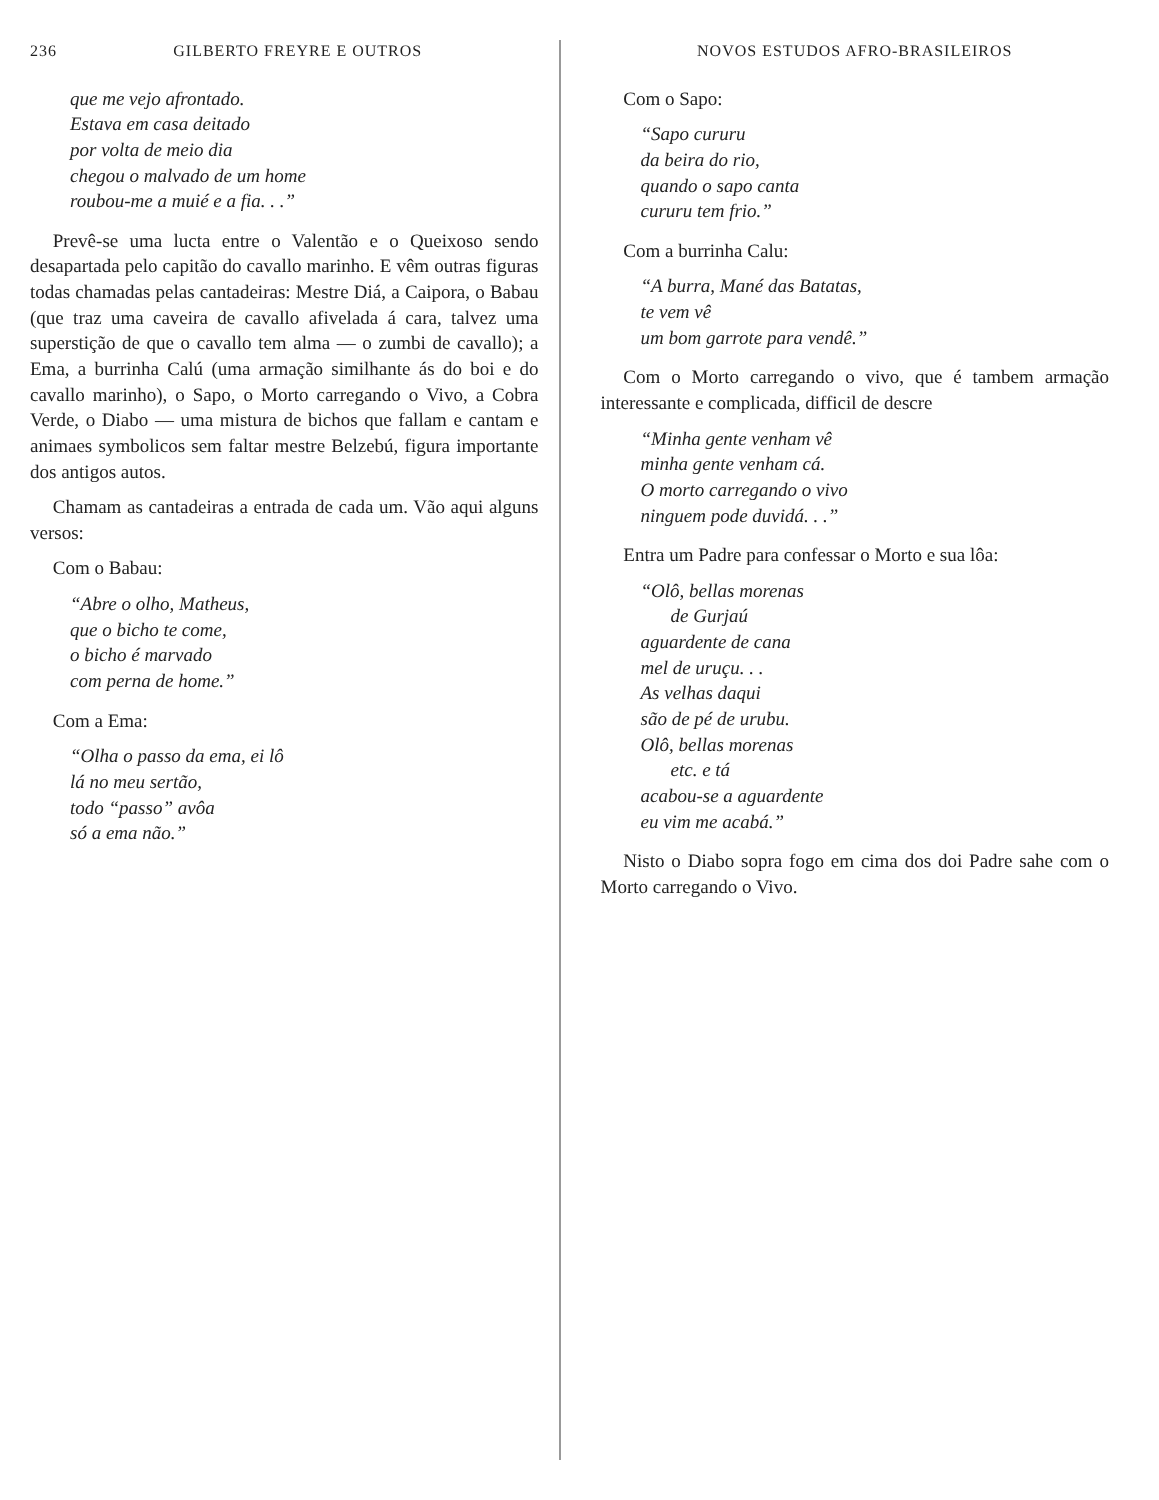236 GILBERTO FREYRE E OUTROS
que me vejo afrontado.
Estava em casa deitado
por volta de meio dia
chegou o malvado de um home
roubou-me a muié e a fia. . .”
Prevê-se uma lucta entre o Valentão e o Queixoso sendo desapartada pelo capitão do cavallo marinho. E vêm outras figuras todas chamadas pelas cantadeiras: Mestre Diá, a Caipora, o Babau (que traz uma caveira de cavallo afivelada á cara, talvez uma superstição de que o cavallo tem alma — o zumbi de cavallo); a Ema, a burrinha Calú (uma armação similhante ás do boi e do cavallo marinho), o Sapo, o Morto carregando o Vivo, a Cobra Verde, o Diabo — uma mistura de bichos que fallam e cantam e animaes symbolicos sem faltar mestre Belzebú, figura importante dos antigos autos.
Chamam as cantadeiras a entrada de cada um. Vão aqui alguns versos:
Com o Babau:
“Abre o olho, Matheus,
que o bicho te come,
o bicho é marvado
com perna de home.”
Com a Ema:
“Olha o passo da ema, ei lô
lá no meu sertão,
todo “passo” avôa
só a ema não.”
NOVOS ESTUDOS AFRO-BRASILEIROS
Com o Sapo:
“Sapo cururu
da beira do rio,
quando o sapo canta
cururu tem frio.”
Com a burrinha Calu:
“A burra, Mané das Batatas,
te vem vê
um bom garrote para vendê.”
Com o Morto carregando o vivo, que é tambem armação interessante e complicada, difficil de descre
“Minha gente venham vê
minha gente venham cá.
O morto carregando o vivo
ninguem pode duvidá. . .”
Entra um Padre para confessar o Morto e sua lôa:
“Olô, bellas morenas
de Gurjaú
aguardente de cana
mel de uruçu. . .
As velhas daqui
são de pé de urubu.
Olô, bellas morenas
etc. e tá
acabou-se a aguardente
eu vim me acabá.”
Nisto o Diabo sopra fogo em cima dos doi Padre sahe com o Morto carregando o Vivo.